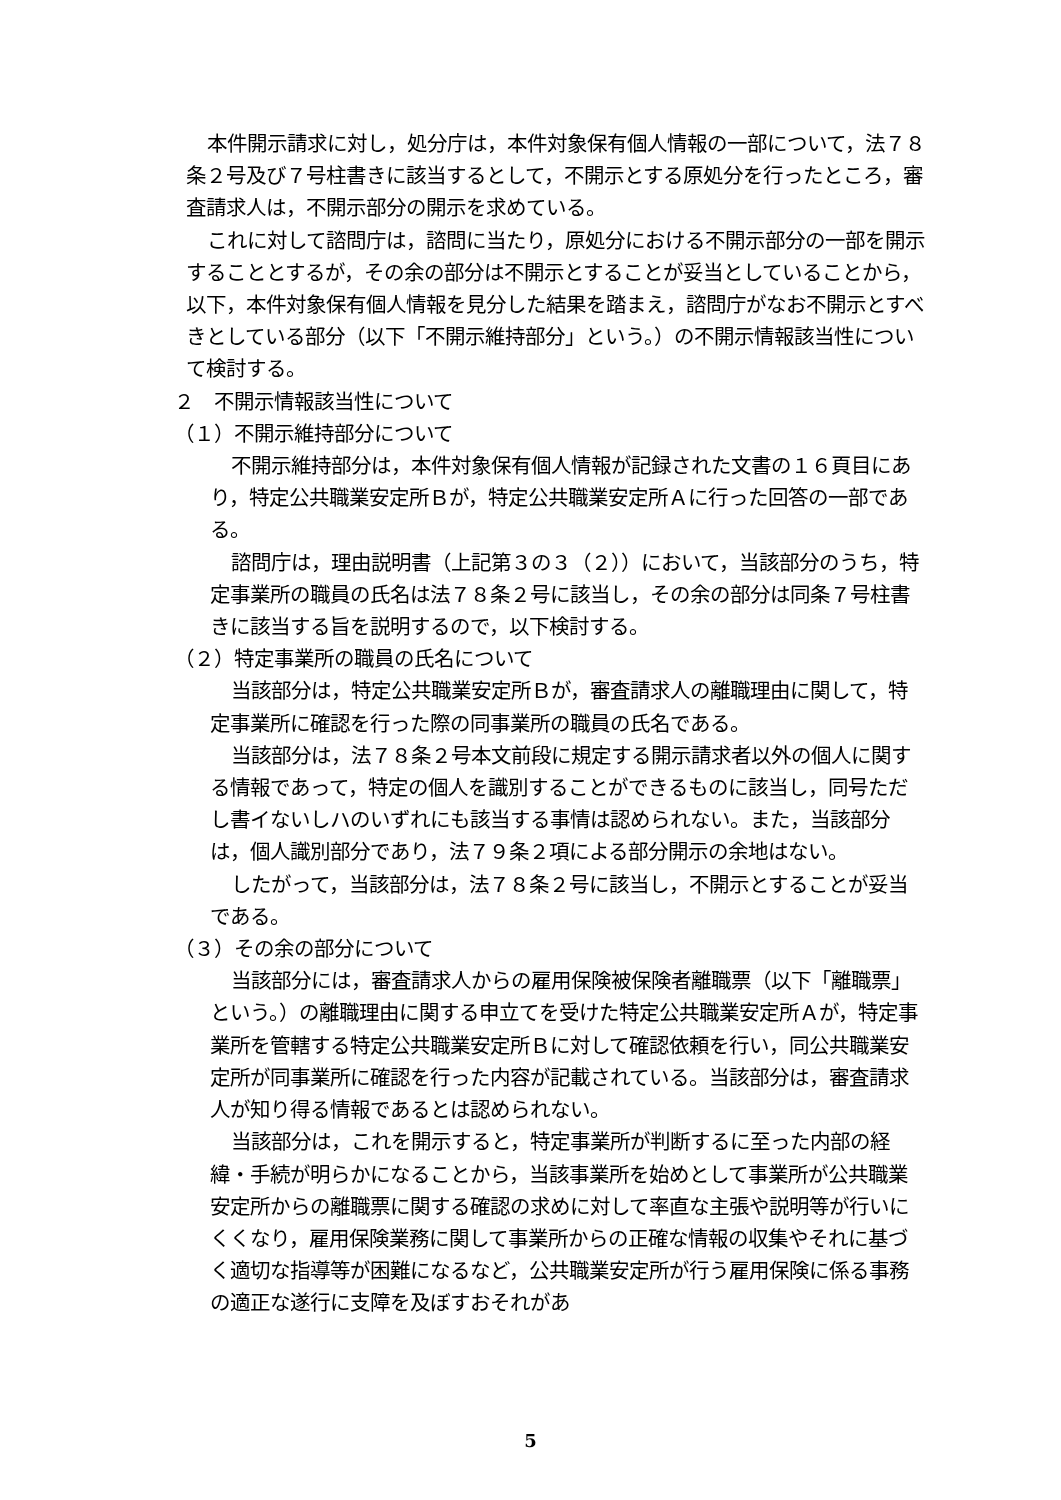本件開示請求に対し，処分庁は，本件対象保有個人情報の一部について，法７８条２号及び７号柱書きに該当するとして，不開示とする原処分を行ったところ，審査請求人は，不開示部分の開示を求めている。
これに対して諮問庁は，諮問に当たり，原処分における不開示部分の一部を開示することとするが，その余の部分は不開示とすることが妥当としていることから，以下，本件対象保有個人情報を見分した結果を踏まえ，諮問庁がなお不開示とすべきとしている部分（以下「不開示維持部分」という。）の不開示情報該当性について検討する。
２　不開示情報該当性について
（１）不開示維持部分について
不開示維持部分は，本件対象保有個人情報が記録された文書の１６頁目にあり，特定公共職業安定所Ｂが，特定公共職業安定所Ａに行った回答の一部である。
諮問庁は，理由説明書（上記第３の３（２））において，当該部分のうち，特定事業所の職員の氏名は法７８条２号に該当し，その余の部分は同条７号柱書きに該当する旨を説明するので，以下検討する。
（２）特定事業所の職員の氏名について
当該部分は，特定公共職業安定所Ｂが，審査請求人の離職理由に関して，特定事業所に確認を行った際の同事業所の職員の氏名である。
当該部分は，法７８条２号本文前段に規定する開示請求者以外の個人に関する情報であって，特定の個人を識別することができるものに該当し，同号ただし書イないしハのいずれにも該当する事情は認められない。また，当該部分は，個人識別部分であり，法７９条２項による部分開示の余地はない。
したがって，当該部分は，法７８条２号に該当し，不開示とすることが妥当である。
（３）その余の部分について
当該部分には，審査請求人からの雇用保険被保険者離職票（以下「離職票」という。）の離職理由に関する申立てを受けた特定公共職業安定所Ａが，特定事業所を管轄する特定公共職業安定所Ｂに対して確認依頼を行い，同公共職業安定所が同事業所に確認を行った内容が記載されている。当該部分は，審査請求人が知り得る情報であるとは認められない。
当該部分は，これを開示すると，特定事業所が判断するに至った内部の経緯・手続が明らかになることから，当該事業所を始めとして事業所が公共職業安定所からの離職票に関する確認の求めに対して率直な主張や説明等が行いにくくなり，雇用保険業務に関して事業所からの正確な情報の収集やそれに基づく適切な指導等が困難になるなど，公共職業安定所が行う雇用保険に係る事務の適正な遂行に支障を及ぼすおそれがあ
5